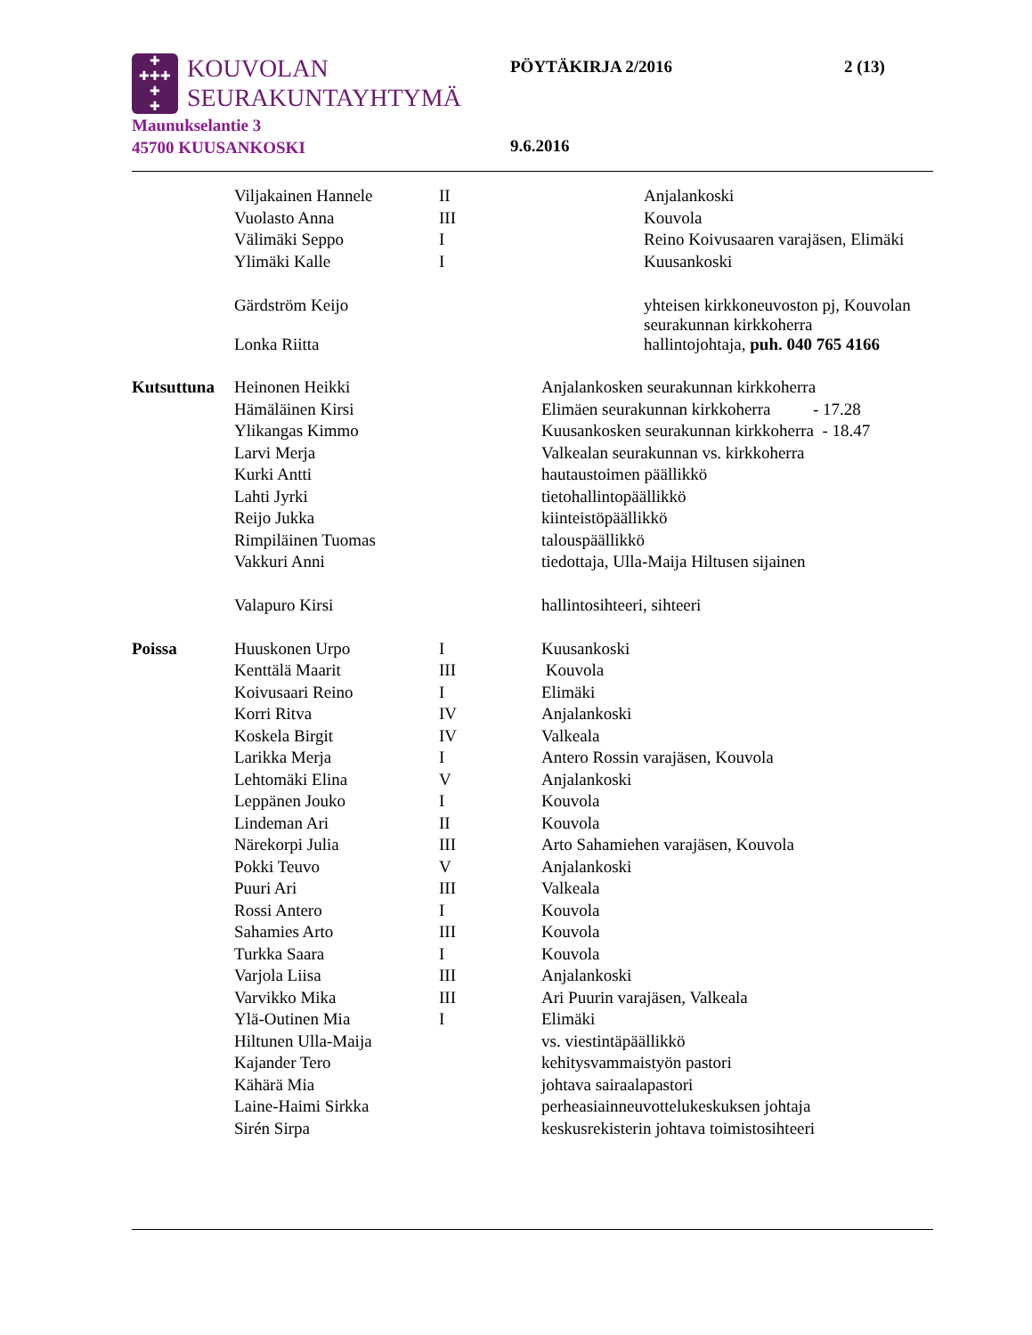✚
✚✚✚
✚
✚
KOUVOLAN
SEURAKUNTAYHTYMÄ
PÖYTÄKIRJA 2/2016 2 (13)
Maunukselantie 3
45700 KUUSANKOSKI
9.6.2016
| | Viljakainen Hannele | II | Anjalankoski |
| | Vuolasto Anna | III | Kouvola |
| | Välimäki Seppo | I | Reino Koivusaaren varajäsen, Elimäki |
| | Ylimäki Kalle | I | Kuusankoski |
| | Gärdström Keijo | | yhteisen kirkkoneuvoston pj, Kouvolan seurakunnan kirkkoherra |
| | Lonka Riitta | | hallintojohtaja, puh. 040 765 4166 |
| Kutsuttuna | Heinonen Heikki | Anjalankosken seurakunnan kirkkoherra |
| | Hämäläinen Kirsi | Elimäen seurakunnan kirkkoherra - 17.28 |
| | Ylikangas Kimmo | Kuusankosken seurakunnan kirkkoherra - 18.47 |
| | Larvi Merja | Valkealan seurakunnan vs. kirkkoherra |
| | Kurki Antti | hautaustoimen päällikkö |
| | Lahti Jyrki | tietohallintopäällikkö |
| | Reijo Jukka | kiinteistöpäällikkö |
| | Rimpiläinen Tuomas | talouspäällikkö |
| | Vakkuri Anni | tiedottaja, Ulla-Maija Hiltusen sijainen |
| | Valapuro Kirsi | hallintosihteeri, sihteeri |
| Poissa | Huuskonen Urpo | I | Kuusankoski |
| | Kenttälä Maarit | III | Kouvola |
| | Koivusaari Reino | I | Elimäki |
| | Korri Ritva | IV | Anjalankoski |
| | Koskela Birgit | IV | Valkeala |
| | Larikka Merja | I | Antero Rossin varajäsen, Kouvola |
| | Lehtomäki Elina | V | Anjalankoski |
| | Leppänen Jouko | I | Kouvola |
| | Lindeman Ari | II | Kouvola |
| | Närekorpi Julia | III | Arto Sahamiehen varajäsen, Kouvola |
| | Pokki Teuvo | V | Anjalankoski |
| | Puuri Ari | III | Valkeala |
| | Rossi Antero | I | Kouvola |
| | Sahamies Arto | III | Kouvola |
| | Turkka Saara | I | Kouvola |
| | Varjola Liisa | III | Anjalankoski |
| | Varvikko Mika | III | Ari Puurin varajäsen, Valkeala |
| | Ylä-Outinen Mia | I | Elimäki |
| | Hiltunen Ulla-Maija | | vs. viestintäpäällikkö |
| | Kajander Tero | | kehitysvammaistyön pastori |
| | Kähärä Mia | | johtava sairaalapastori |
| | Laine-Haimi Sirkka | | perheasiainneuvottelukeskuksen johtaja |
| | Sirén Sirpa | | keskusrekisterin johtava toimistosihteeri |